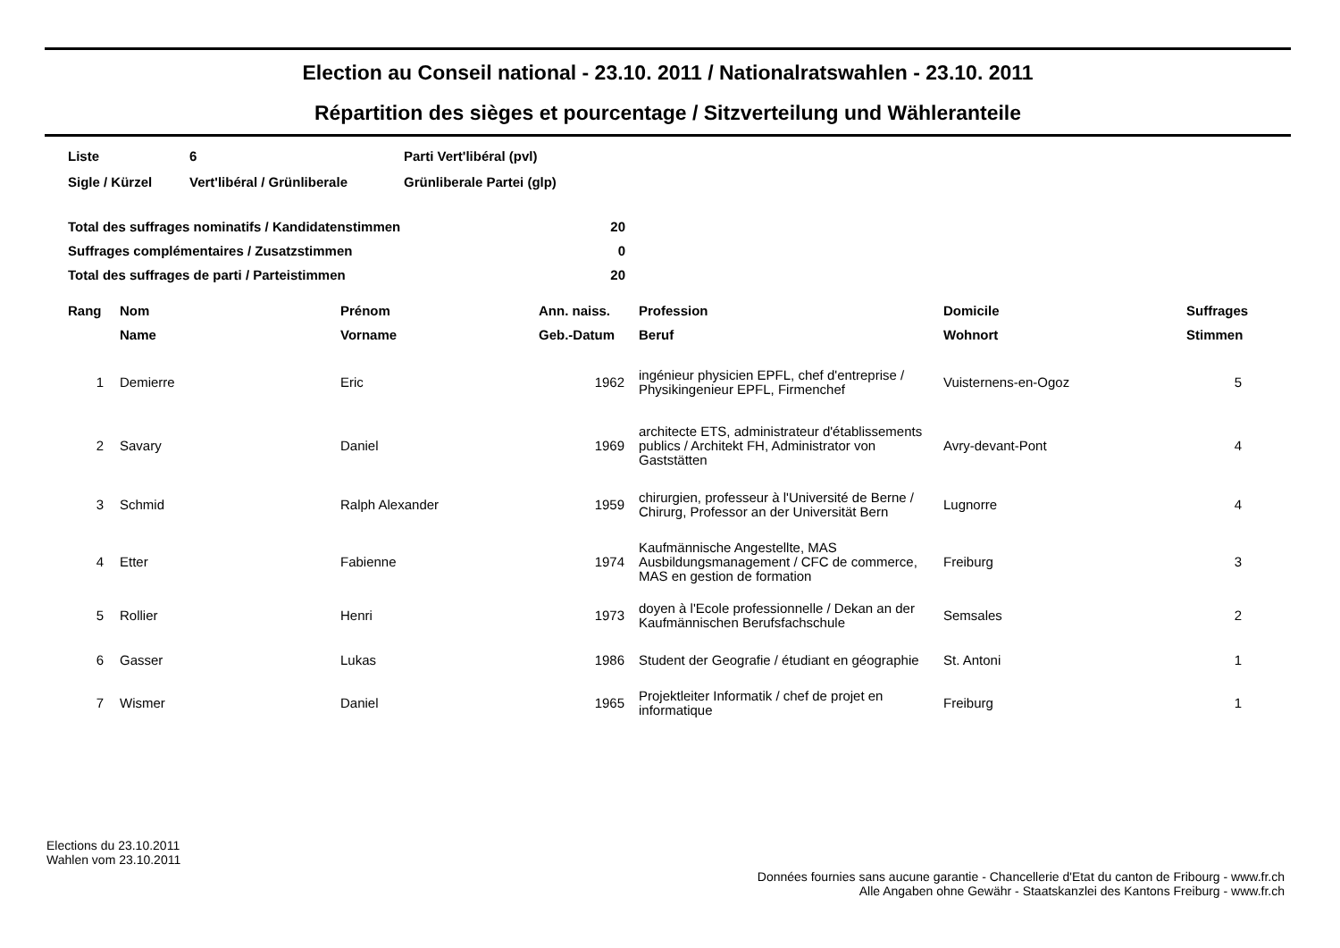Election au Conseil national - 23.10. 2011 / Nationalratswahlen - 23.10. 2011
Répartition des sièges et pourcentage / Sitzverteilung und Wähleranteile
| Liste | 6 | Parti Vert'libéral (pvl) |
| Sigle / Kürzel | Vert'libéral / Grünliberale | Grünliberale Partei (glp) |
| Total des suffrages nominatifs / Kandidatenstimmen | 20 |
| Suffrages complémentaires / Zusatzstimmen | 0 |
| Total des suffrages de parti / Parteistimmen | 20 |
| Rang | Nom | Prénom | Ann. naiss. | Profession | Domicile | Suffrages |
| --- | --- | --- | --- | --- | --- | --- |
| | Name | Vorname | Geb.-Datum | Beruf | Wohnort | Stimmen |
| 1 | Demierre | Eric | 1962 | ingénieur physicien EPFL, chef d'entreprise / Physikingenieur EPFL, Firmenchef | Vuisternens-en-Ogoz | 5 |
| 2 | Savary | Daniel | 1969 | architecte ETS, administrateur d'établissements publics / Architekt FH, Administrator von Gaststätten | Avry-devant-Pont | 4 |
| 3 | Schmid | Ralph Alexander | 1959 | chirurgien, professeur à l'Université de Berne / Chirurg, Professor an der Universität Bern | Lugnorre | 4 |
| 4 | Etter | Fabienne | 1974 | Kaufmännische Angestellte, MAS Ausbildungsmanagement / CFC de commerce, MAS en gestion de formation | Freiburg | 3 |
| 5 | Rollier | Henri | 1973 | doyen à l'Ecole professionnelle / Dekan an der Kaufmännischen Berufsfachschule | Semsales | 2 |
| 6 | Gasser | Lukas | 1986 | Student der Geografie / étudiant en géographie | St. Antoni | 1 |
| 7 | Wismer | Daniel | 1965 | Projektleiter Informatik / chef de projet en informatique | Freiburg | 1 |
Elections du 23.10.2011
Wahlen vom 23.10.2011
Données fournies sans aucune garantie - Chancellerie d'Etat du canton de Fribourg - www.fr.ch
Alle Angaben ohne Gewähr - Staatskanzlei des Kantons Freiburg - www.fr.ch